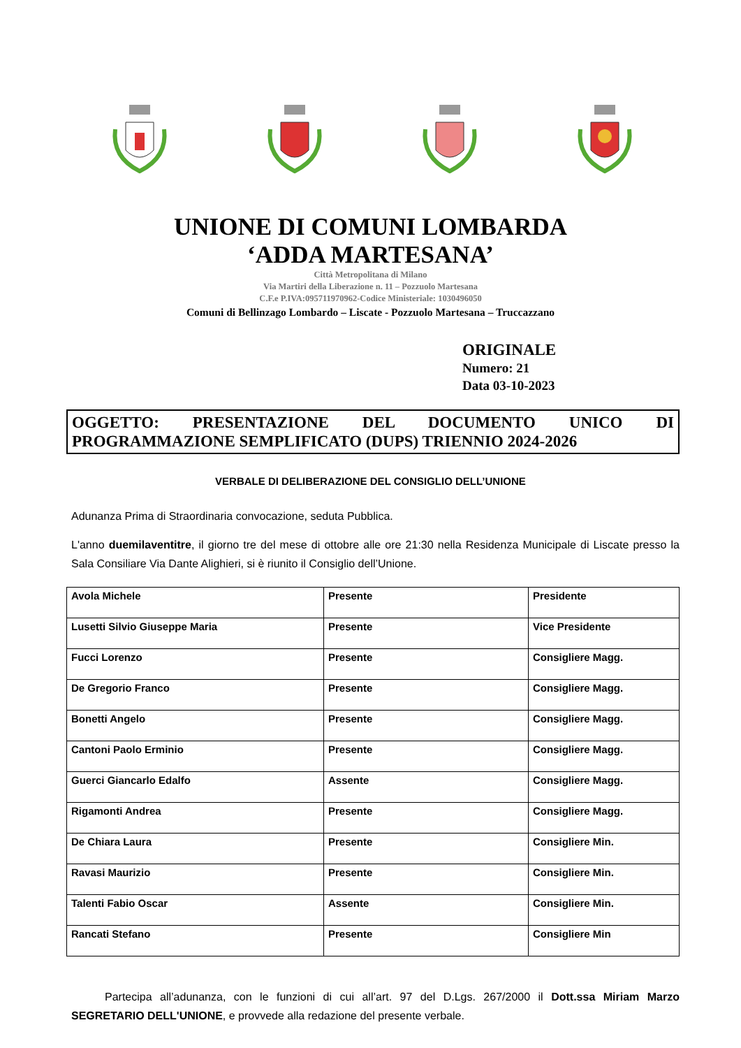UNIONE DI COMUNI LOMBARDA
‘ADDA MARTESANA’
Città Metropolitana di Milano
Via Martiri della Liberazione n. 11 – Pozzuolo Martesana
C.F.e P.IVA:095711970962-Codice Ministeriale: 1030496050
Comuni di Bellinzago Lombardo – Liscate - Pozzuolo Martesana – Truccazzano
ORIGINALE
Numero: 21
Data 03-10-2023
OGGETTO: PRESENTAZIONE DEL DOCUMENTO UNICO DI PROGRAMMAZIONE SEMPLIFICATO (DUPS) TRIENNIO 2024-2026
VERBALE DI DELIBERAZIONE DEL CONSIGLIO DELL’UNIONE
Adunanza Prima di Straordinaria convocazione, seduta Pubblica.
L'anno duemilaventitre, il giorno tre del mese di ottobre alle ore 21:30 nella Residenza Municipale di Liscate presso la Sala Consiliare Via Dante Alighieri, si è riunito il Consiglio dell’Unione.
| Avola Michele | Presente | Presidente |
| Lusetti Silvio Giuseppe Maria | Presente | Vice Presidente |
| Fucci Lorenzo | Presente | Consigliere Magg. |
| De Gregorio Franco | Presente | Consigliere Magg. |
| Bonetti Angelo | Presente | Consigliere Magg. |
| Cantoni Paolo Erminio | Presente | Consigliere Magg. |
| Guerci Giancarlo Edalfo | Assente | Consigliere Magg. |
| Rigamonti Andrea | Presente | Consigliere Magg. |
| De Chiara Laura | Presente | Consigliere Min. |
| Ravasi Maurizio | Presente | Consigliere Min. |
| Talenti Fabio Oscar | Assente | Consigliere Min. |
| Rancati Stefano | Presente | Consigliere Min |
Partecipa all’adunanza, con le funzioni di cui all’art. 97 del D.Lgs. 267/2000 il Dott.ssa Miriam Marzo SEGRETARIO DELL'UNIONE, e provvede alla redazione del presente verbale.